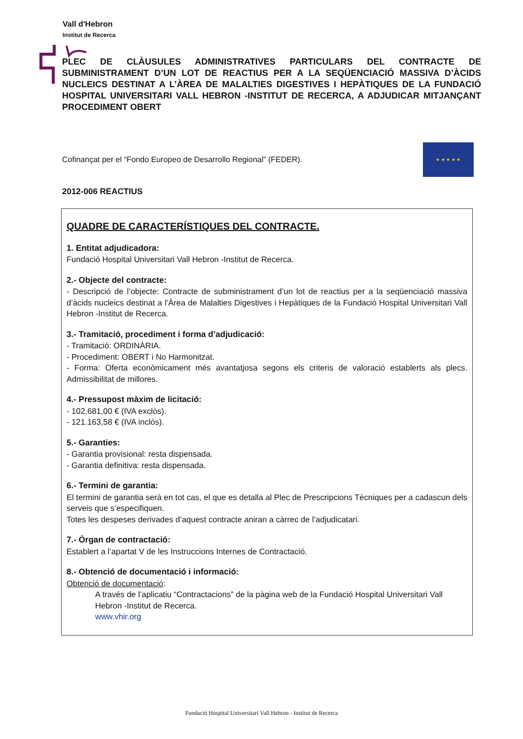Vall d'Hebron
Institut de Recerca
PLEC DE CLÀUSULES ADMINISTRATIVES PARTICULARS DEL CONTRACTE DE SUBMINISTRAMENT D’UN LOT DE REACTIUS PER A LA SEQÜENCIACIÓ MASSIVA D’ÀCIDS NUCLEICS DESTINAT A L’ÀREA DE MALALTIES DIGESTIVES I HEPÀTIQUES DE LA FUNDACIÓ HOSPITAL UNIVERSITARI VALL HEBRON -INSTITUT DE RECERCA, A ADJUDICAR MITJANÇANT PROCEDIMENT OBERT
Cofinançat per el “Fondo Europeo de Desarrollo Regional” (FEDER).
★ ★ ★ ★ ★
2012-006 REACTIUS
QUADRE DE CARACTERÍSTIQUES DEL CONTRACTE.
1. Entitat adjudicadora:
Fundació Hospital Universitari Vall Hebron -Institut de Recerca.
2.- Objecte del contracte:
- Descripció de l’objecte: Contracte de subministrament d’un lot de reactius per a la seqüenciació massiva d’àcids nucleics destinat a l’Àrea de Malalties Digestives i Hepàtiques de la Fundació Hospital Universitari Vall Hebron -Institut de Recerca.
3.- Tramitació, procediment i forma d’adjudicació:
- Tramitació: ORDINÀRIA.
- Procediment: OBERT i No Harmonitzat.
- Forma: Oferta econòmicament més avantatjosa segons els criteris de valoració establerts als plecs. Admissibilitat de millores.
4.- Pressupost màxim de licitació:
- 102.681,00 € (IVA exclòs).
- 121.163,58 € (IVA inclòs).
5.- Garanties:
- Garantia provisional: resta dispensada.
- Garantia definitiva: resta dispensada.
6.- Termini de garantia:
El termini de garantia serà en tot cas, el que es detalla al Plec de Prescripcions Tècniques per a cadascun dels serveis que s’especifiquen.
Totes les despeses derivades d’aquest contracte aniran a càrrec de l’adjudicatari.
7.- Òrgan de contractació:
Establert a l’apartat V de les Instruccions Internes de Contractació.
8.- Obtenció de documentació i informació:
Obtenció de documentació:
A través de l’aplicatiu “Contractacions” de la pàgina web de la Fundació Hospital Universitari Vall Hebron -Institut de Recerca.
www.vhir.org
Fundació Hospital Universitari Vall Hebron - Institut de Recerca